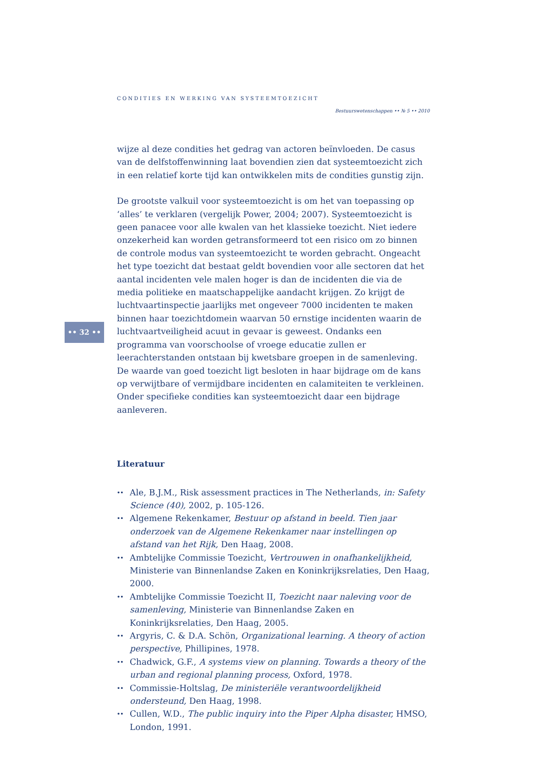CONDITIES EN WERKING VAN SYSTEEMTOEZICHT
Bestuurswetenschappen •• № 5 •• 2010
•• 32 ••
wijze al deze condities het gedrag van actoren beïnvloeden. De casus van de delfstoffenwinning laat bovendien zien dat systeemtoezicht zich in een relatief korte tijd kan ontwikkelen mits de condities gunstig zijn.
De grootste valkuil voor systeemtoezicht is om het van toepassing op ‘alles’ te verklaren (vergelijk Power, 2004; 2007). Systeemtoezicht is geen panacee voor alle kwalen van het klassieke toezicht. Niet iedere onzekerheid kan worden getransformeerd tot een risico om zo binnen de controle modus van systeemtoezicht te worden gebracht. Ongeacht het type toezicht dat bestaat geldt bovendien voor alle sectoren dat het aantal incidenten vele malen hoger is dan de incidenten die via de media politieke en maatschappelijke aandacht krijgen. Zo krijgt de luchtvaartinspectie jaarlijks met ongeveer 7000 incidenten te maken binnen haar toezichtdomein waarvan 50 ernstige incidenten waarin de luchtvaartveiligheid acuut in gevaar is geweest. Ondanks een programma van voorschoolse of vroege educatie zullen er leerachterstanden ontstaan bij kwetsbare groepen in de samenleving. De waarde van goed toezicht ligt besloten in haar bijdrage om de kans op verwijtbare of vermijdbare incidenten en calamiteiten te verkleinen. Onder specifieke condities kan systeemtoezicht daar een bijdrage aanleveren.
Literatuur
•• Ale, B.J.M., Risk assessment practices in The Netherlands, in: Safety Science (40), 2002, p. 105-126.
•• Algemene Rekenkamer, Bestuur op afstand in beeld. Tien jaar onderzoek van de Algemene Rekenkamer naar instellingen op afstand van het Rijk, Den Haag, 2008.
•• Ambtelijke Commissie Toezicht, Vertrouwen in onafhankelijkheid, Ministerie van Binnenlandse Zaken en Koninkrijksrelaties, Den Haag, 2000.
•• Ambtelijke Commissie Toezicht II, Toezicht naar naleving voor de samenleving, Ministerie van Binnenlandse Zaken en Koninkrijksrelaties, Den Haag, 2005.
•• Argyris, C. & D.A. Schön, Organizational learning. A theory of action perspective, Phillipines, 1978.
•• Chadwick, G.F., A systems view on planning. Towards a theory of the urban and regional planning process, Oxford, 1978.
•• Commissie-Holtslag, De ministeriële verantwoordelijkheid ondersteund, Den Haag, 1998.
•• Cullen, W.D., The public inquiry into the Piper Alpha disaster, HMSO, London, 1991.